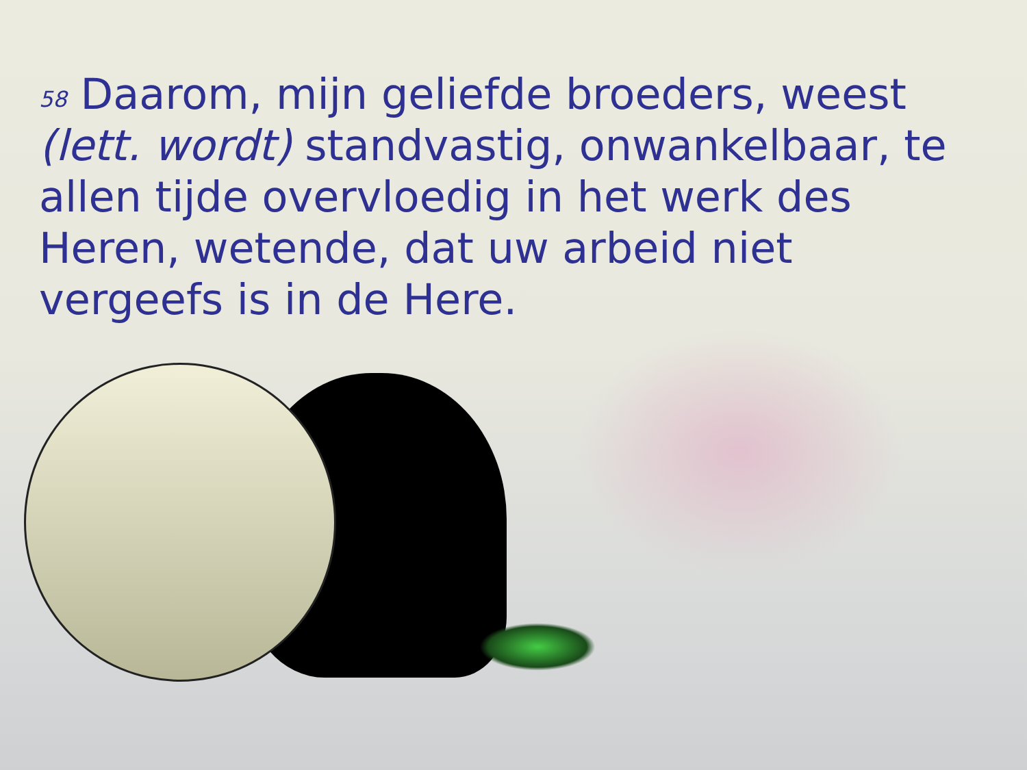<sup>58</sup> Daarom, mijn geliefde broeders, weest (lett. wordt) standvastig, onwankelbaar, te allen tijde overvloedig in het werk des Heren, wetende, dat uw arbeid niet vergeefs is in de Here.